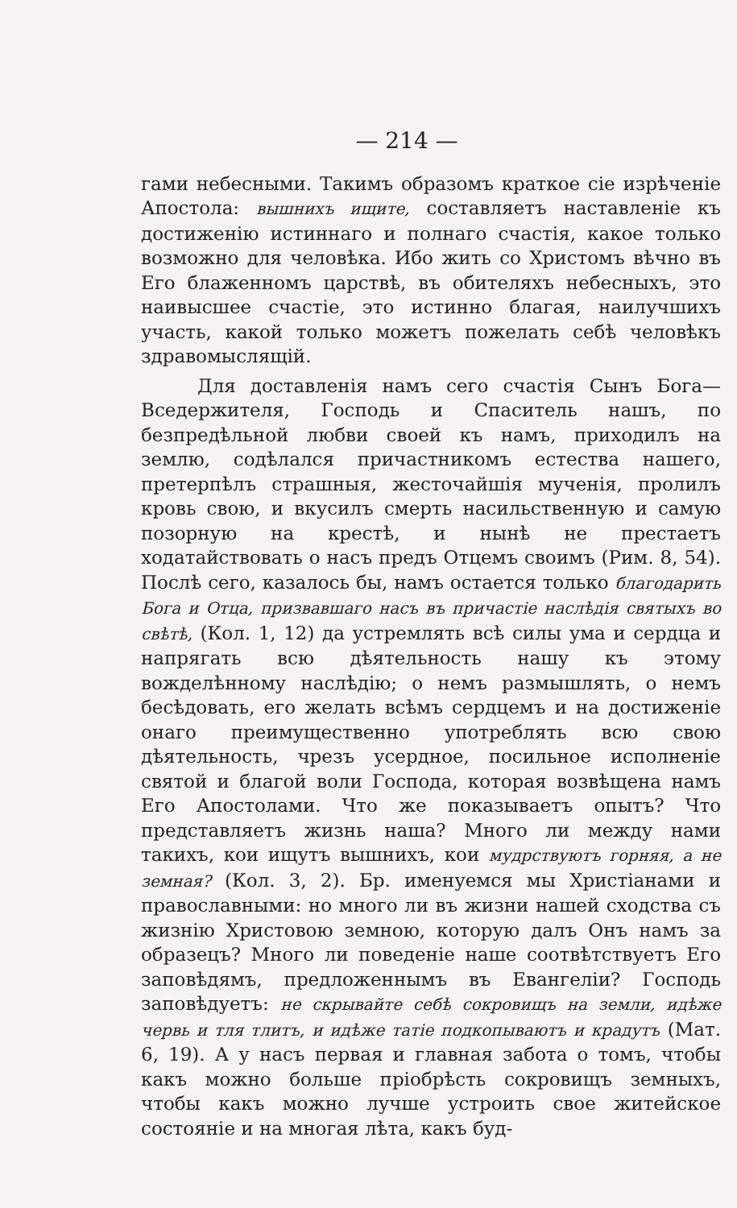— 214 —
гами небесными. Такимъ образомъ краткое сіе изрѣченіе Апостола: вышнихъ ищите, составляетъ наставленіе къ достиженію истиннаго и полнаго счастія, какое только возможно для человѣка. Ибо жить со Христомъ вѣчно въ Его блаженномъ царствѣ, въ обителяхъ небесныхъ, это наивысшее счастіе, это истинно благая, наилучшихъ участь, какой только можетъ пожелать себѣ человѣкъ здравомыслящій.
Для доставленія намъ сего счастія Сынъ Бога—Вседержителя, Господь и Спаситель нашъ, по безпредѣльной любви своей къ намъ, приходилъ на землю, содѣлался причастникомъ естества нашего, претерпѣлъ страшныя, жесточайшія мученія, пролилъ кровь свою, и вкусилъ смерть насильственную и самую позорную на крестѣ, и нынѣ не престаетъ ходатайствовать о насъ предъ Отцемъ своимъ (Рим. 8, 54). Послѣ сего, казалось бы, намъ остается только благодарить Бога и Отца, призвавшаго насъ въ причастіе наслѣдія святыхъ во свѣтѣ, (Кол. 1, 12) да устремлять всѣ силы ума и сердца и напрягать всю дѣятельность нашу къ этому вожделѣнному наслѣдію; о немъ размышлять, о немъ бесѣдовать, его желать всѣмъ сердцемъ и на достиженіе онаго преимущественно употреблять всю свою дѣятельность, чрезъ усердное, посильное исполненіе святой и благой воли Господа, которая возвѣщена намъ Его Апостолами. Что же показываетъ опытъ? Что представляетъ жизнь наша? Много ли между нами такихъ, кои ищутъ вышнихъ, кои мудрствуютъ горняя, а не земная? (Кол. 3, 2). Бр. именуемся мы Христіанами и православными: но много ли въ жизни нашей сходства съ жизнію Христовою земною, которую далъ Онъ намъ за образецъ? Много ли поведеніе наше соотвѣтствуетъ Его заповѣдямъ, предложеннымъ въ Евангеліи? Господь заповѣдуетъ: не скрывайте себѣ сокровищъ на земли, идѣже червь и тля тлитъ, и идѣже татіе подкопываютъ и крадутъ (Мат. 6, 19). А у насъ первая и главная забота о томъ, чтобы какъ можно больше пріобрѣсть сокровищъ земныхъ, чтобы какъ можно лучше устроить свое житейское состояніе и на многая лѣта, какъ буд-